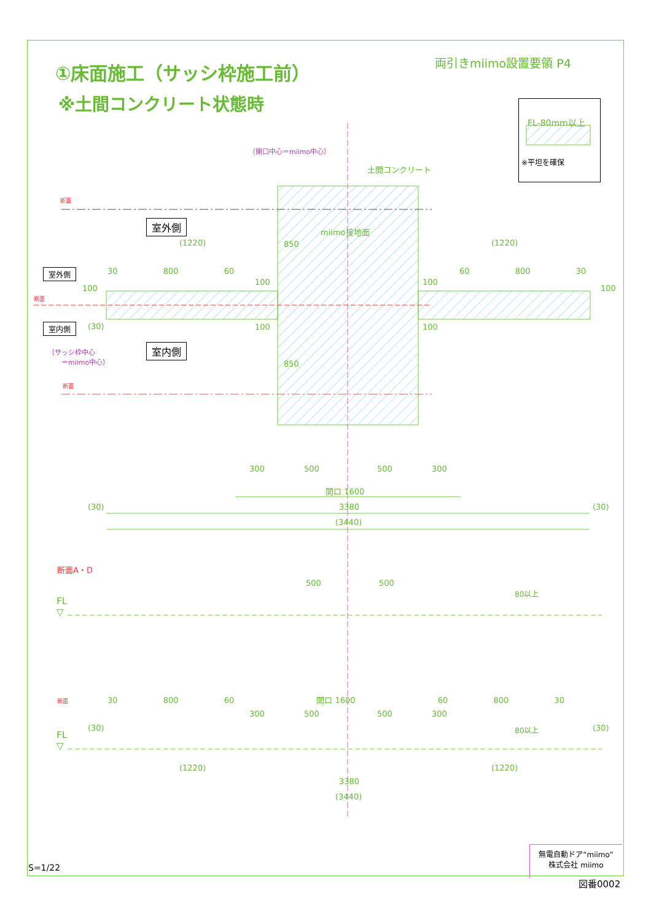①床面施工（サッシ枠施工前）
※土間コンクリート状態時
両引きmiimo設置要領 P4
FL-80mm以上
※平坦を確保
（開口中心＝miimo中心）
土間コンクリート
断面
室外側
miimo接地面
(1220) (1220)
室外側 30 800 60 60 800 30
100
100 100
100
850
850
断面
室内側 (30) 100 100
（サッシ枠中心
　　＝miimo中心）
室内側
断面
300 500 500 300
開口 1600
(30) 3380 (30)
(3440)
断面A・D
500 500
FL
▽
80以上
断面 30 800 60 開口 1600 60 800 30
300 500 500 300
(30) (30)
FL
▽
80以上
(1220) (1220)
3380
(3440)
S=1/22
無電自動ドア“miimo”
株式会社 miimo
図番0002